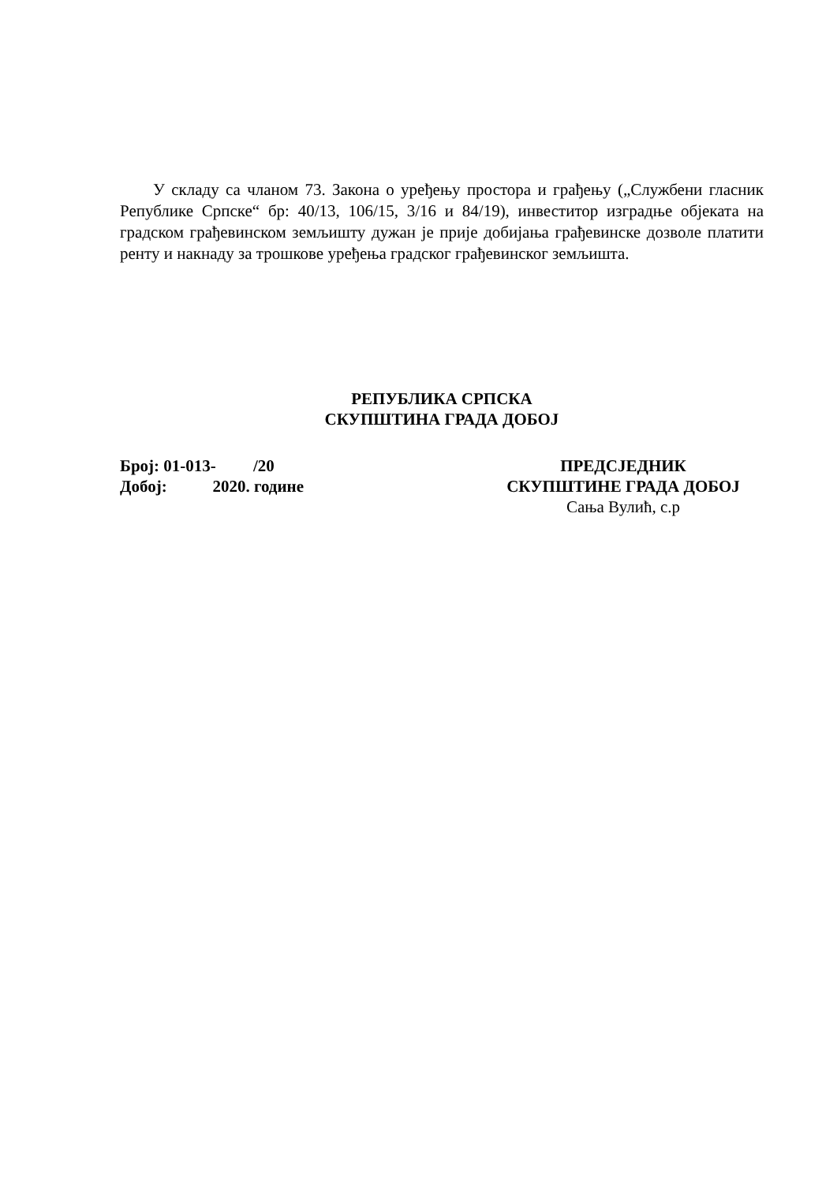У складу са чланом 73. Закона о уређењу простора и грађењу („Службени гласник Републике Српске“ бр: 40/13, 106/15, 3/16 и 84/19), инвеститор изградње објеката на градском грађевинском земљишту дужан је прије добијања грађевинске дозволе платити ренту и накнаду за трошкове уређења градског грађевинског земљишта.
РЕПУБЛИКА СРПСКА
СКУПШТИНА ГРАДА ДОБОЈ
Број: 01-013- /20
Добој: 2020. године
ПРЕДСЈЕДНИК
СКУПШТИНЕ ГРАДА ДОБОЈ
Сања Вулић, с.р